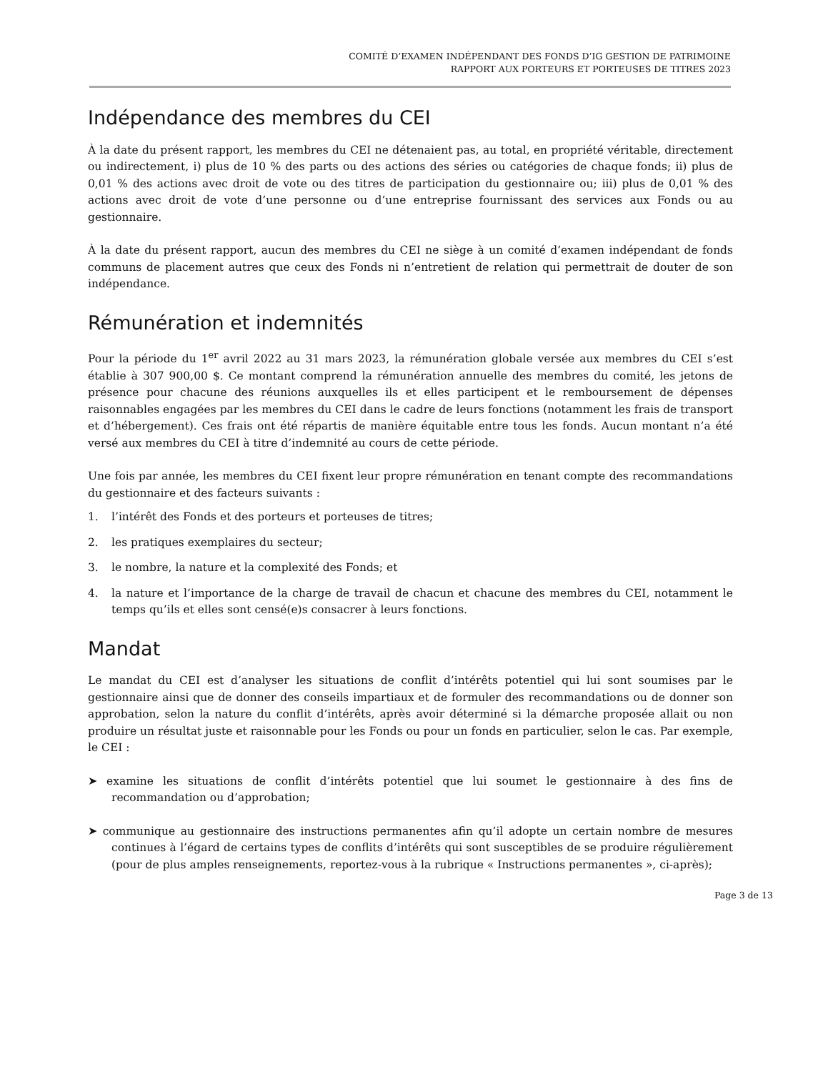COMITÉ D’EXAMEN INDÉPENDANT DES FONDS D’IG GESTION DE PATRIMOINE
RAPPORT AUX PORTEURS ET PORTEUSES DE TITRES 2023
Indépendance des membres du CEI
À la date du présent rapport, les membres du CEI ne détenaient pas, au total, en propriété véritable, directement ou indirectement, i) plus de 10 % des parts ou des actions des séries ou catégories de chaque fonds; ii) plus de 0,01 % des actions avec droit de vote ou des titres de participation du gestionnaire ou; iii) plus de 0,01 % des actions avec droit de vote d’une personne ou d’une entreprise fournissant des services aux Fonds ou au gestionnaire.
À la date du présent rapport, aucun des membres du CEI ne siège à un comité d’examen indépendant de fonds communs de placement autres que ceux des Fonds ni n’entretient de relation qui permettrait de douter de son indépendance.
Rémunération et indemnités
Pour la période du 1<sup>er</sup> avril 2022 au 31 mars 2023, la rémunération globale versée aux membres du CEI s’est établie à 307 900,00 $. Ce montant comprend la rémunération annuelle des membres du comité, les jetons de présence pour chacune des réunions auxquelles ils et elles participent et le remboursement de dépenses raisonnables engagées par les membres du CEI dans le cadre de leurs fonctions (notamment les frais de transport et d’hébergement). Ces frais ont été répartis de manière équitable entre tous les fonds. Aucun montant n’a été versé aux membres du CEI à titre d’indemnité au cours de cette période.
Une fois par année, les membres du CEI fixent leur propre rémunération en tenant compte des recommandations du gestionnaire et des facteurs suivants :
1. l’intérêt des Fonds et des porteurs et porteuses de titres;
2. les pratiques exemplaires du secteur;
3. le nombre, la nature et la complexité des Fonds; et
4. la nature et l’importance de la charge de travail de chacun et chacune des membres du CEI, notamment le temps qu’ils et elles sont censé(e)s consacrer à leurs fonctions.
Mandat
Le mandat du CEI est d’analyser les situations de conflit d’intérêts potentiel qui lui sont soumises par le gestionnaire ainsi que de donner des conseils impartiaux et de formuler des recommandations ou de donner son approbation, selon la nature du conflit d’intérêts, après avoir déterminé si la démarche proposée allait ou non produire un résultat juste et raisonnable pour les Fonds ou pour un fonds en particulier, selon le cas. Par exemple, le CEI :
➤ examine les situations de conflit d’intérêts potentiel que lui soumet le gestionnaire à des fins de recommandation ou d’approbation;
➤ communique au gestionnaire des instructions permanentes afin qu’il adopte un certain nombre de mesures continues à l’égard de certains types de conflits d’intérêts qui sont susceptibles de se produire régulièrement (pour de plus amples renseignements, reportez-vous à la rubrique « Instructions permanentes », ci-après);
Page 3 de 13